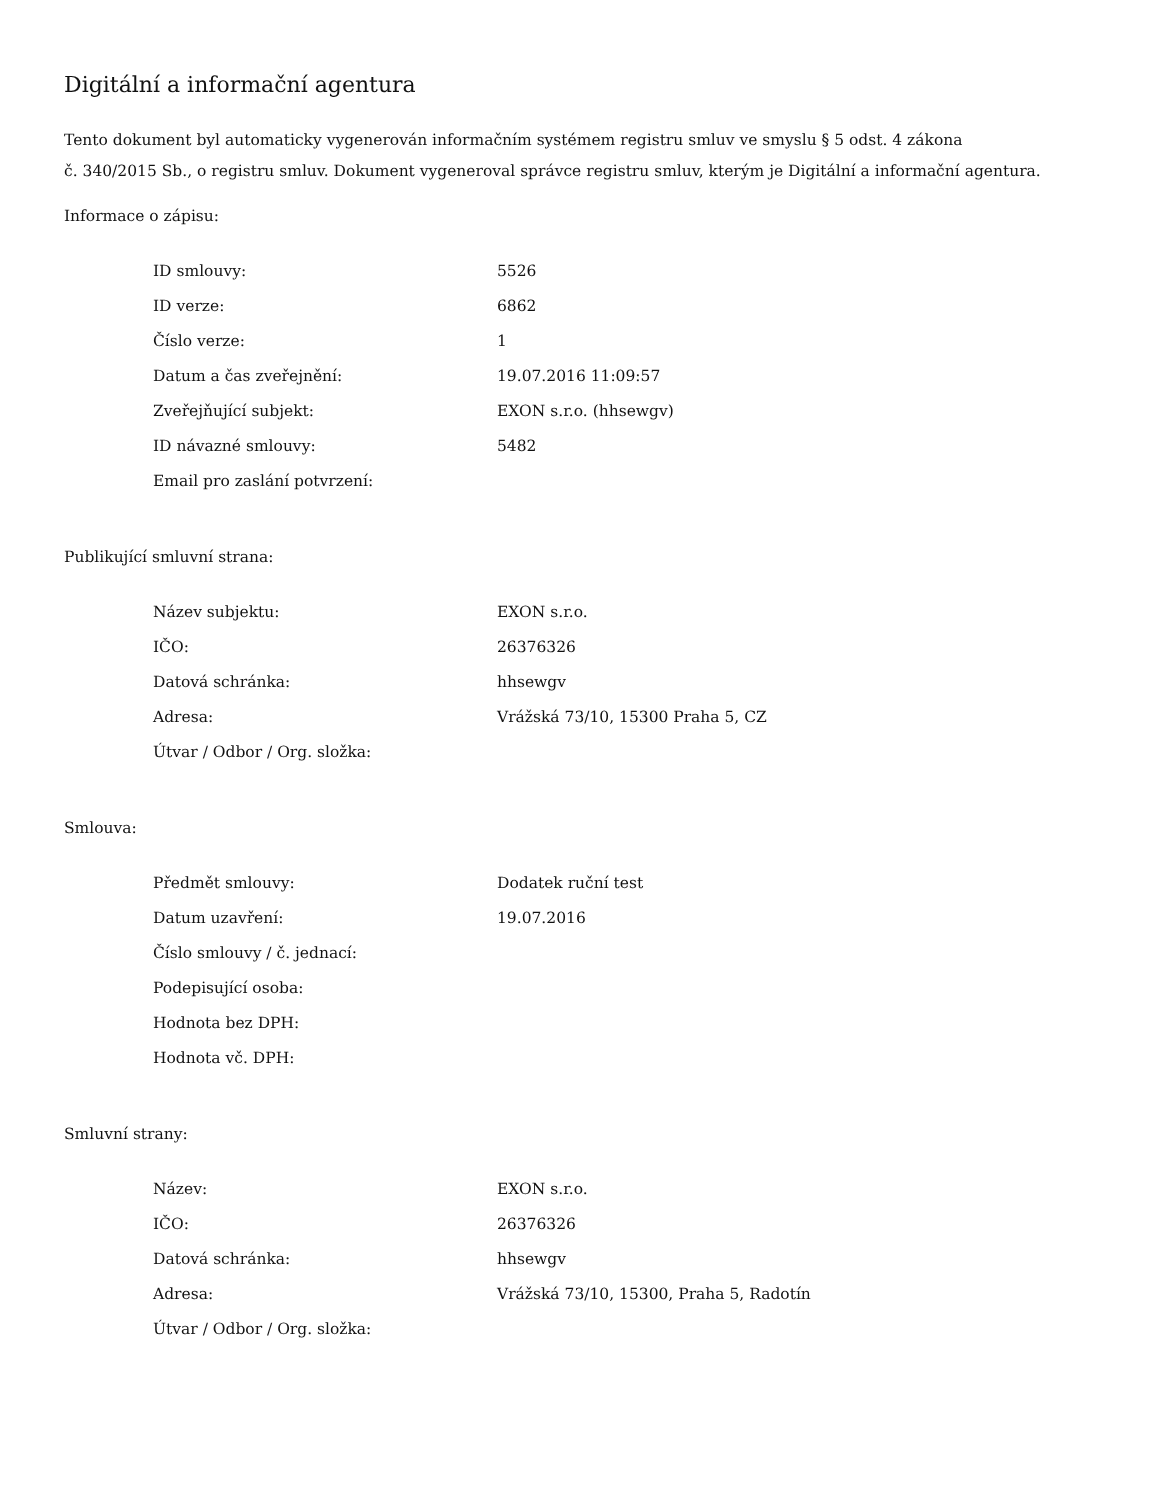Digitální a informační agentura
Tento dokument byl automaticky vygenerován informačním systémem registru smluv ve smyslu § 5 odst. 4 zákona
č. 340/2015 Sb., o registru smluv. Dokument vygeneroval správce registru smluv, kterým je Digitální a informační agentura.
Informace o zápisu:
| ID smlouvy: | 5526 |
| ID verze: | 6862 |
| Číslo verze: | 1 |
| Datum a čas zveřejnění: | 19.07.2016 11:09:57 |
| Zveřejňující subjekt: | EXON s.r.o. (hhsewgv) |
| ID návazné smlouvy: | 5482 |
| Email pro zaslání potvrzení: | |
Publikující smluvní strana:
| Název subjektu: | EXON s.r.o. |
| IČO: | 26376326 |
| Datová schránka: | hhsewgv |
| Adresa: | Vrážská 73/10, 15300 Praha 5, CZ |
| Útvar / Odbor / Org. složka: | |
Smlouva:
| Předmět smlouvy: | Dodatek ruční test |
| Datum uzavření: | 19.07.2016 |
| Číslo smlouvy / č. jednací: | |
| Podepisující osoba: | |
| Hodnota bez DPH: | |
| Hodnota vč. DPH: | |
Smluvní strany:
| Název: | EXON s.r.o. |
| IČO: | 26376326 |
| Datová schránka: | hhsewgv |
| Adresa: | Vrážská 73/10, 15300, Praha 5, Radotín |
| Útvar / Odbor / Org. složka: | |